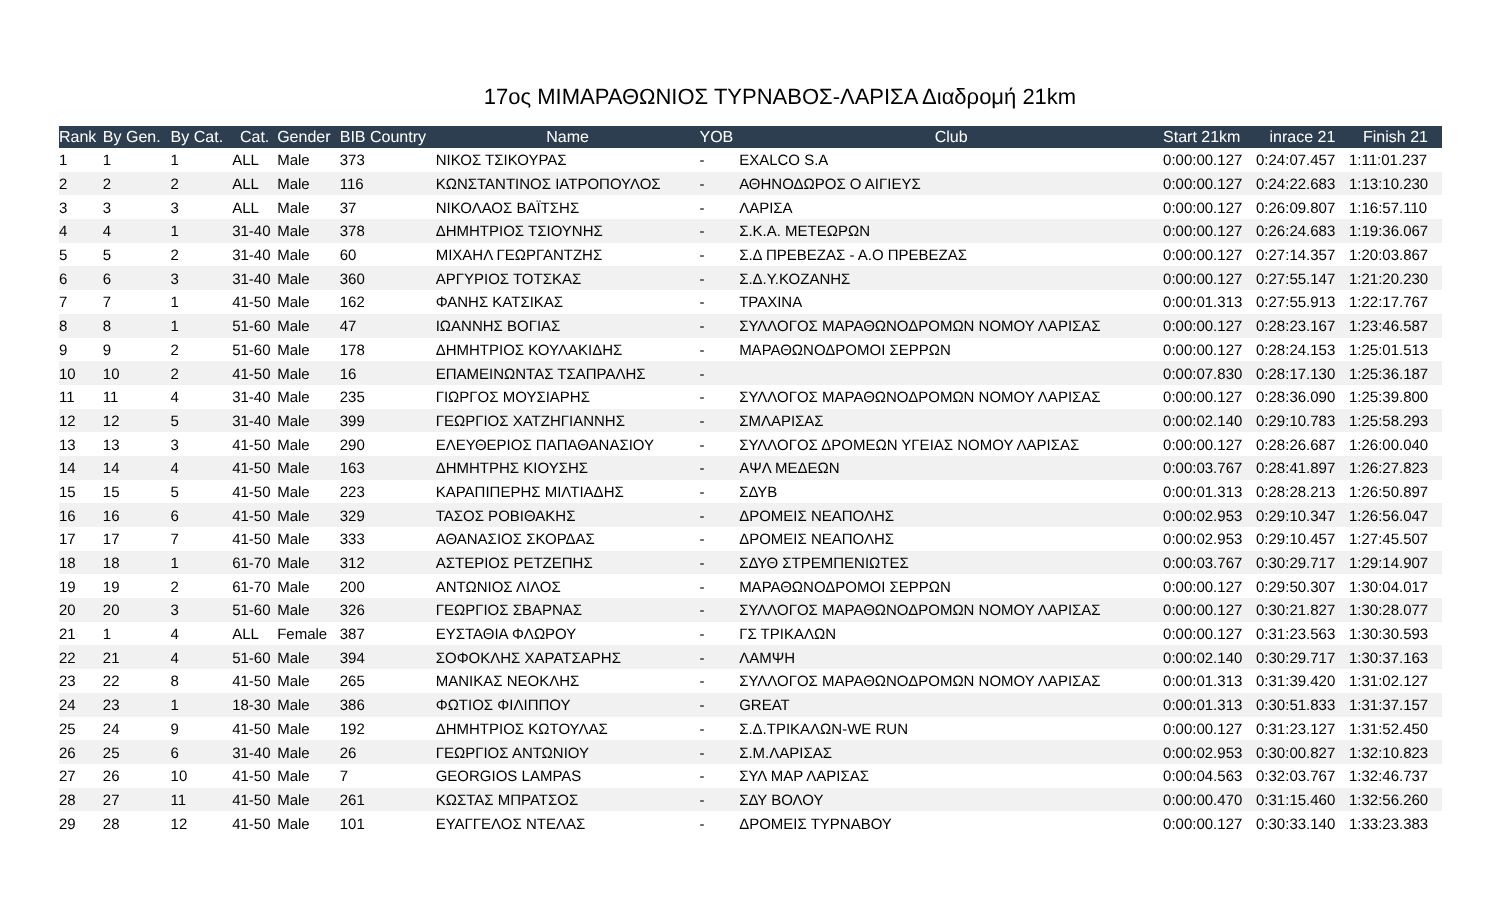17ος ΜΙΜΑΡΑΘΩΝΙΟΣ ΤΥΡΝΑΒΟΣ-ΛΑΡΙΣΑ Διαδρομή 21km
| Rank | By Gen. | By Cat. | Cat. | Gender | BIB | Country | Name | YOB | Club | Start 21km | inrace 21 | Finish 21 |
| --- | --- | --- | --- | --- | --- | --- | --- | --- | --- | --- | --- | --- |
| 1 | 1 | 1 | ALL | Male | 373 | | ΝΙΚΟΣ ΤΣΙΚΟΥΡΑΣ | - | EXALCO S.A | 0:00:00.127 | 0:24:07.457 | 1:11:01.237 |
| 2 | 2 | 2 | ALL | Male | 116 | | ΚΩΝΣΤΑΝΤΙΝΟΣ ΙΑΤΡΟΠΟΥΛΟΣ | - | ΑΘΗΝΟΔΩΡΟΣ Ο ΑΙΓΙΕΥΣ | 0:00:00.127 | 0:24:22.683 | 1:13:10.230 |
| 3 | 3 | 3 | ALL | Male | 37 | | ΝΙΚΟΛΑΟΣ ΒΑΪΤΣΗΣ | - | ΛΑΡΙΣΑ | 0:00:00.127 | 0:26:09.807 | 1:16:57.110 |
| 4 | 4 | 1 | 31-40 | Male | 378 | | ΔΗΜΗΤΡΙΟΣ ΤΣΙΟΥΝΗΣ | - | Σ.Κ.Α. ΜΕΤΕΩΡΩΝ | 0:00:00.127 | 0:26:24.683 | 1:19:36.067 |
| 5 | 5 | 2 | 31-40 | Male | 60 | | ΜΙΧΑΗΛ ΓΕΩΡΓΑΝΤΖΗΣ | - | Σ.Δ ΠΡΕΒΕΖΑΣ - Α.Ο ΠΡΕΒΕΖΑΣ | 0:00:00.127 | 0:27:14.357 | 1:20:03.867 |
| 6 | 6 | 3 | 31-40 | Male | 360 | | ΑΡΓΥΡΙΟΣ ΤΟΤΣΚΑΣ | - | Σ.Δ.Υ.ΚΟΖΑΝΗΣ | 0:00:00.127 | 0:27:55.147 | 1:21:20.230 |
| 7 | 7 | 1 | 41-50 | Male | 162 | | ΦΑΝΗΣ ΚΑΤΣΙΚΑΣ | - | ΤΡΑΧΙΝΑ | 0:00:01.313 | 0:27:55.913 | 1:22:17.767 |
| 8 | 8 | 1 | 51-60 | Male | 47 | | ΙΩΑΝΝΗΣ ΒΟΓΙΑΣ | - | ΣΥΛΛΟΓΟΣ ΜΑΡΑΘΩΝΟΔΡΟΜΩΝ ΝΟΜΟΥ ΛΑΡΙΣΑΣ | 0:00:00.127 | 0:28:23.167 | 1:23:46.587 |
| 9 | 9 | 2 | 51-60 | Male | 178 | | ΔΗΜΗΤΡΙΟΣ ΚΟΥΛΑΚΙΔΗΣ | - | ΜΑΡΑΘΩΝΟΔΡΟΜΟΙ ΣΕΡΡΩΝ | 0:00:00.127 | 0:28:24.153 | 1:25:01.513 |
| 10 | 10 | 2 | 41-50 | Male | 16 | | ΕΠΑΜΕΙΝΩΝΤΑΣ ΤΣΑΠΡΑΛΗΣ | - | | 0:00:07.830 | 0:28:17.130 | 1:25:36.187 |
| 11 | 11 | 4 | 31-40 | Male | 235 | | ΓΙΩΡΓΟΣ ΜΟΥΣΙΑΡΗΣ | - | ΣΥΛΛΟΓΟΣ ΜΑΡΑΘΩΝΟΔΡΟΜΩΝ ΝΟΜΟΥ ΛΑΡΙΣΑΣ | 0:00:00.127 | 0:28:36.090 | 1:25:39.800 |
| 12 | 12 | 5 | 31-40 | Male | 399 | | ΓΕΩΡΓΙΟΣ ΧΑΤΖΗΓΙΑΝΝΗΣ | - | ΣΜΛΑΡΙΣΑΣ | 0:00:02.140 | 0:29:10.783 | 1:25:58.293 |
| 13 | 13 | 3 | 41-50 | Male | 290 | | ΕΛΕΥΘΕΡΙΟΣ ΠΑΠΑΘΑΝΑΣΙΟΥ | - | ΣΥΛΛΟΓΟΣ ΔΡΟΜΕΩΝ ΥΓΕΙΑΣ ΝΟΜΟΥ ΛΑΡΙΣΑΣ | 0:00:00.127 | 0:28:26.687 | 1:26:00.040 |
| 14 | 14 | 4 | 41-50 | Male | 163 | | ΔΗΜΗΤΡΗΣ ΚΙΟΥΣΗΣ | - | ΑΨΛ ΜΕΔΕΩΝ | 0:00:03.767 | 0:28:41.897 | 1:26:27.823 |
| 15 | 15 | 5 | 41-50 | Male | 223 | | ΚΑΡΑΠΙΠΕΡΗΣ ΜΙΛΤΙΑΔΗΣ | - | ΣΔΥΒ | 0:00:01.313 | 0:28:28.213 | 1:26:50.897 |
| 16 | 16 | 6 | 41-50 | Male | 329 | | ΤΑΣΟΣ ΡΟΒΙΘΑΚΗΣ | - | ΔΡΟΜΕΙΣ ΝΕΑΠΟΛΗΣ | 0:00:02.953 | 0:29:10.347 | 1:26:56.047 |
| 17 | 17 | 7 | 41-50 | Male | 333 | | ΑΘΑΝΑΣΙΟΣ ΣΚΟΡΔΑΣ | - | ΔΡΟΜΕΙΣ ΝΕΑΠΟΛΗΣ | 0:00:02.953 | 0:29:10.457 | 1:27:45.507 |
| 18 | 18 | 1 | 61-70 | Male | 312 | | ΑΣΤΕΡΙΟΣ ΡΕΤΖΕΠΗΣ | - | ΣΔΥΘ ΣΤΡΕΜΠΕΝΙΩΤΕΣ | 0:00:03.767 | 0:30:29.717 | 1:29:14.907 |
| 19 | 19 | 2 | 61-70 | Male | 200 | | ΑΝΤΩΝΙΟΣ ΛΙΛΟΣ | - | ΜΑΡΑΘΩΝΟΔΡΟΜΟΙ ΣΕΡΡΩΝ | 0:00:00.127 | 0:29:50.307 | 1:30:04.017 |
| 20 | 20 | 3 | 51-60 | Male | 326 | | ΓΕΩΡΓΙΟΣ ΣΒΑΡΝΑΣ | - | ΣΥΛΛΟΓΟΣ ΜΑΡΑΘΩΝΟΔΡΟΜΩΝ ΝΟΜΟΥ ΛΑΡΙΣΑΣ | 0:00:00.127 | 0:30:21.827 | 1:30:28.077 |
| 21 | 1 | 4 | ALL | Female | 387 | | ΕΥΣΤΑΘΙΑ ΦΛΩΡΟΥ | - | ΓΣ ΤΡΙΚΑΛΩΝ | 0:00:00.127 | 0:31:23.563 | 1:30:30.593 |
| 22 | 21 | 4 | 51-60 | Male | 394 | | ΣΟΦΟΚΛΗΣ ΧΑΡΑΤΣΑΡΗΣ | - | ΛΑΜΨΗ | 0:00:02.140 | 0:30:29.717 | 1:30:37.163 |
| 23 | 22 | 8 | 41-50 | Male | 265 | | ΜΑΝΙΚΑΣ ΝΕΟΚΛΗΣ | - | ΣΥΛΛΟΓΟΣ ΜΑΡΑΘΩΝΟΔΡΟΜΩΝ ΝΟΜΟΥ ΛΑΡΙΣΑΣ | 0:00:01.313 | 0:31:39.420 | 1:31:02.127 |
| 24 | 23 | 1 | 18-30 | Male | 386 | | ΦΩΤΙΟΣ ΦΙΛΙΠΠΟΥ | - | GREAT | 0:00:01.313 | 0:30:51.833 | 1:31:37.157 |
| 25 | 24 | 9 | 41-50 | Male | 192 | | ΔΗΜΗΤΡΙΟΣ ΚΩΤΟΥΛΑΣ | - | Σ.Δ.ΤΡΙΚΑΛΩΝ-WE RUN | 0:00:00.127 | 0:31:23.127 | 1:31:52.450 |
| 26 | 25 | 6 | 31-40 | Male | 26 | | ΓΕΩΡΓΙΟΣ ΑΝΤΩΝΙΟΥ | - | Σ.Μ.ΛΑΡΙΣΑΣ | 0:00:02.953 | 0:30:00.827 | 1:32:10.823 |
| 27 | 26 | 10 | 41-50 | Male | 7 | | GEORGIOS LAMPAS | - | ΣΥΛ ΜΑΡ ΛΑΡΙΣΑΣ | 0:00:04.563 | 0:32:03.767 | 1:32:46.737 |
| 28 | 27 | 11 | 41-50 | Male | 261 | | ΚΩΣΤΑΣ ΜΠΡΑΤΣΟΣ | - | ΣΔΥ ΒΟΛΟΥ | 0:00:00.470 | 0:31:15.460 | 1:32:56.260 |
| 29 | 28 | 12 | 41-50 | Male | 101 | | ΕΥΑΓΓΕΛΟΣ ΝΤΕΛΑΣ | - | ΔΡΟΜΕΙΣ ΤΥΡΝΑΒΟΥ | 0:00:00.127 | 0:30:33.140 | 1:33:23.383 |